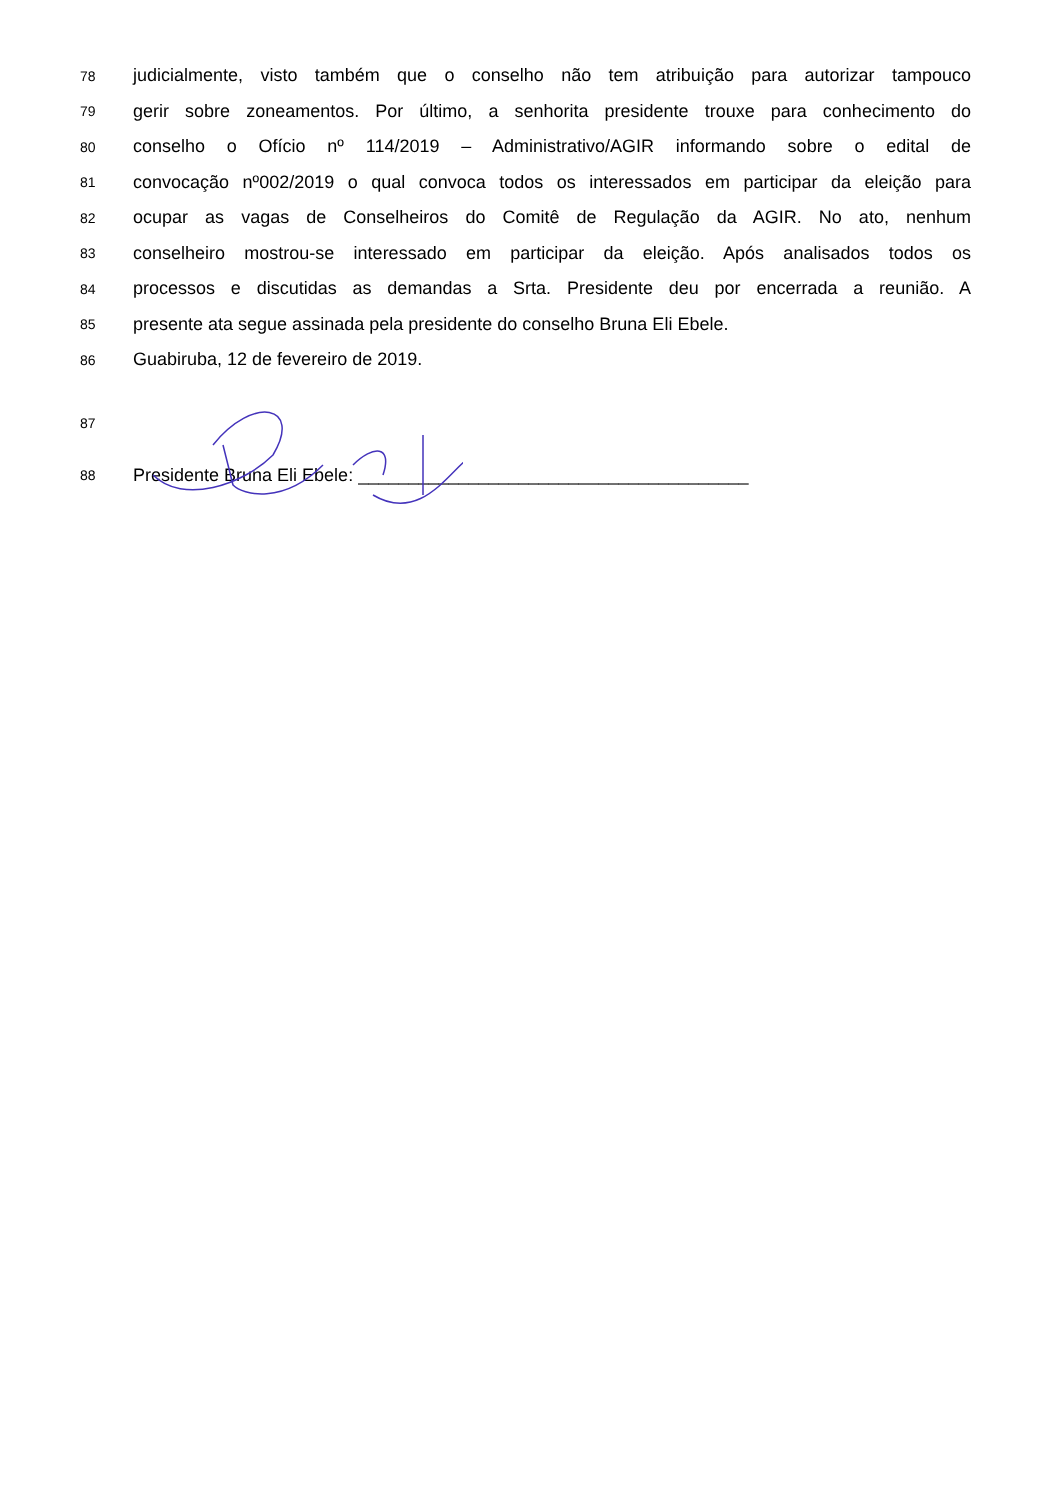78 judicialmente, visto também que o conselho não tem atribuição para autorizar tampouco
79 gerir sobre zoneamentos. Por último, a senhorita presidente trouxe para conhecimento do
80 conselho o Ofício nº 114/2019 – Administrativo/AGIR informando sobre o edital de
81 convocação nº002/2019 o qual convoca todos os interessados em participar da eleição para
82 ocupar as vagas de Conselheiros do Comitê de Regulação da AGIR. No ato, nenhum
83 conselheiro mostrou-se interessado em participar da eleição. Após analisados todos os
84 processos e discutidas as demandas a Srta. Presidente deu por encerrada a reunião. A
85 presente ata segue assinada pela presidente do conselho Bruna Eli Ebele.
86 Guabiruba, 12 de fevereiro de 2019.
87
88 Presidente Bruna Eli Ebele: _______________________________________